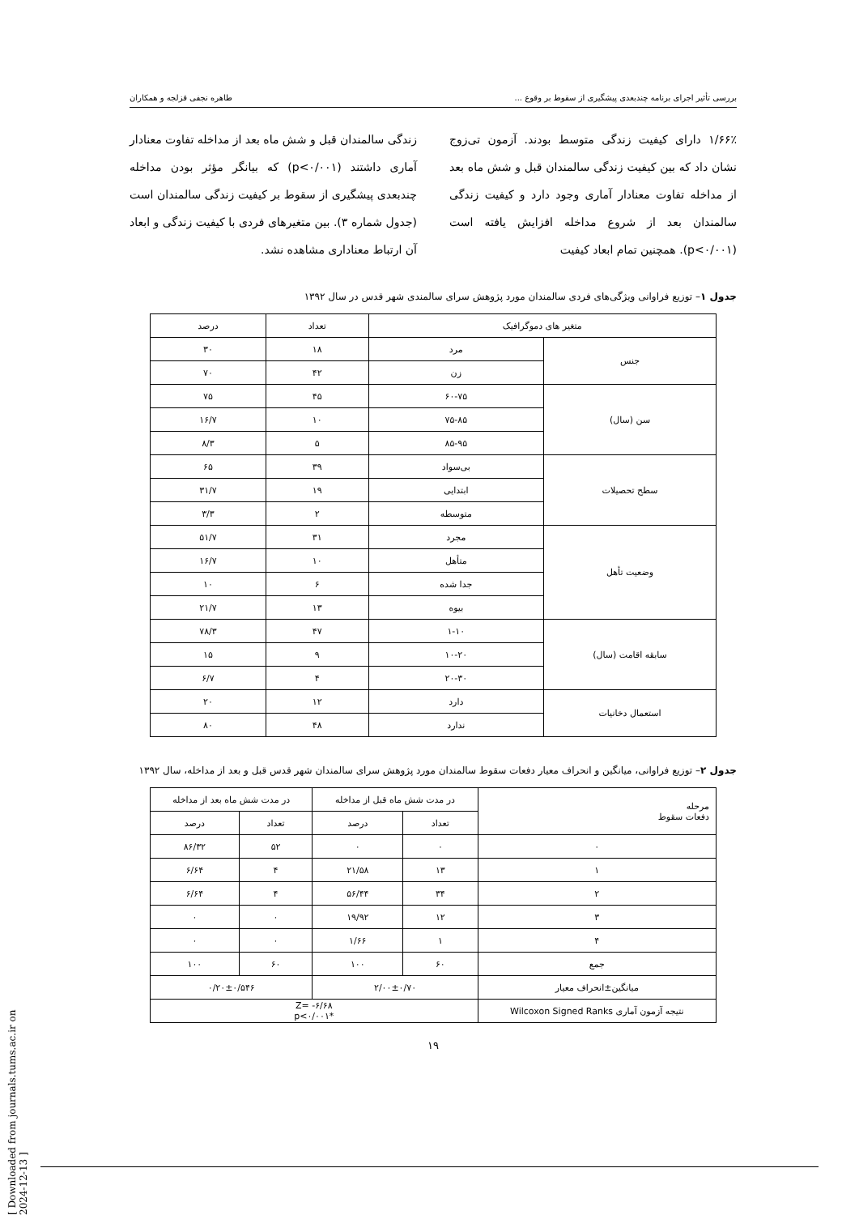بررسی تأثیر اجرای برنامه چندبعدی پیشگیری از سقوط بر وقوع ... طاهره نجفی قزلجه و همکاران
۱/۶۶٪ دارای کیفیت زندگی متوسط بودند. آزمون تی‌زوج نشان داد که بین کیفیت زندگی سالمندان قبل و شش ماه بعد از مداخله تفاوت معنادار آماری وجود دارد و کیفیت زندگی سالمندان بعد از شروع مداخله افزایش یافته است (p<۰/۰۰۱). همچنین تمام ابعاد کیفیت
زندگی سالمندان قبل و شش ماه بعد از مداخله تفاوت معنادار آماری داشتند (p<۰/۰۰۱) که بیانگر مؤثر بودن مداخله چندبعدی پیشگیری از سقوط بر کیفیت زندگی سالمندان است (جدول شماره ۳). بین متغیرهای فردی با کیفیت زندگی و ابعاد آن ارتباط معناداری مشاهده نشد.
جدول ۱– توزیع فراوانی ویژگی‌های فردی سالمندان مورد پژوهش سرای سالمندی شهر قدس در سال ۱۳۹۲
| متغیر های دموگرافیک | | تعداد | درصد |
| --- | --- | --- | --- |
| جنس | مرد | ۱۸ | ۳۰ |
| | زن | ۴۲ | ۷۰ |
| سن (سال) | ۶۰-۷۵ | ۴۵ | ۷۵ |
| | ۷۵-۸۵ | ۱۰ | ۱۶/۷ |
| | ۸۵-۹۵ | ۵ | ۸/۳ |
| سطح تحصیلات | بی‌سواد | ۳۹ | ۶۵ |
| | ابتدایی | ۱۹ | ۳۱/۷ |
| | متوسطه | ۲ | ۳/۳ |
| وضعیت تأهل | مجرد | ۳۱ | ۵۱/۷ |
| | متأهل | ۱۰ | ۱۶/۷ |
| | جدا شده | ۶ | ۱۰ |
| | بیوه | ۱۳ | ۲۱/۷ |
| سابقه اقامت (سال) | ۱-۱۰ | ۴۷ | ۷۸/۳ |
| | ۱۰-۲۰ | ۹ | ۱۵ |
| | ۲۰-۳۰ | ۴ | ۶/۷ |
| استعمال دخانیات | دارد | ۱۲ | ۲۰ |
| | ندارد | ۴۸ | ۸۰ |
جدول ۲– توزیع فراوانی، میانگین و انحراف معیار دفعات سقوط سالمندان مورد پژوهش سرای سالمندان شهر قدس قبل و بعد از مداخله، سال ۱۳۹۲
| مرحله دفعات سقوط | در مدت شش ماه قبل از مداخله | | در مدت شش ماه بعد از مداخله | |
| --- | --- | --- | --- | --- |
| | تعداد | درصد | تعداد | درصد |
| ۰ | ۰ | ۰ | ۵۲ | ۸۶/۳۲ |
| ۱ | ۱۳ | ۲۱/۵۸ | ۴ | ۶/۶۴ |
| ۲ | ۳۴ | ۵۶/۴۴ | ۴ | ۶/۶۴ |
| ۳ | ۱۲ | ۱۹/۹۲ | ۰ | ۰ |
| ۴ | ۱ | ۱/۶۶ | ۰ | ۰ |
| جمع | ۶۰ | ۱۰۰ | ۶۰ | ۱۰۰ |
| میانگین±انحراف معیار | ۲/۰۰±۰/۷۰ | | ۰/۲۰±۰/۵۴۶ | |
| نتیجه آزمون آماری Wilcoxon Signed Ranks | Z= -۶/۶۸ *p<۰/۰۰۱ | | | |
۱۹
[ Downloaded from journals.tums.ac.ir on 2024-12-13 ]